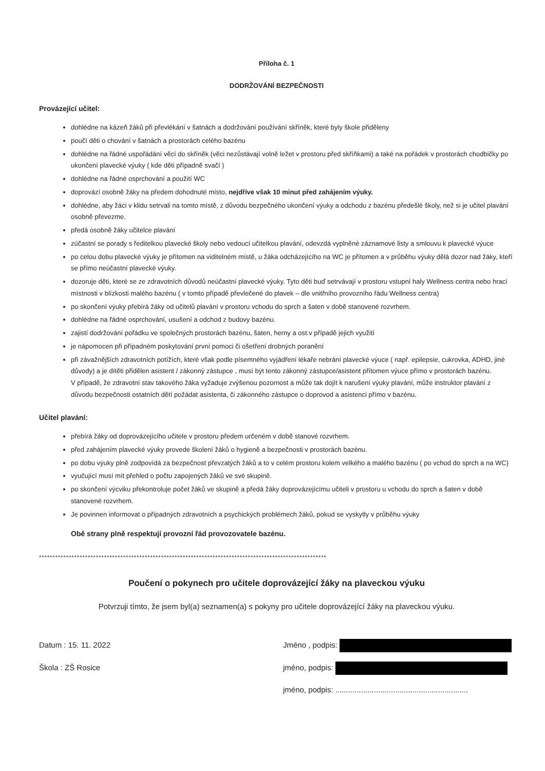Příloha č. 1
DODRŽOVÁNÍ BEZPEČNOSTI
Provázející učitel:
dohlédne na kázeň žáků při převlékání v šatnách a dodržování používání skříněk, které byly škole přiděleny
poučí děti o chování v šatnách a prostorách celého bazénu
dohlédne na řádné uspořádání věcí do skříněk (věci nezůstávají volně ležet v prostoru před skříňkami) a také na pořádek v prostorách chodbičky po ukončení plavecké výuky ( kde děti případně svačí )
dohlédne na řádné osprchování a použití WC
doprovází osobně žáky na předem dohodnuté místo, nejdříve však 10 minut před zahájením výuky.
dohlédne, aby žáci v klidu setrvali na tomto místě, z důvodu bezpečného ukončení výuky a odchodu z bazénu předešlé školy, než si je učitel plavání osobně převezme.
předá osobně žáky učitelce plavání
zúčastní se porady s ředitelkou plavecké školy nebo vedoucí učitelkou plavání, odevzdá vyplněné záznamové listy a smlouvu k plavecké výuce
po celou dobu plavecké výuky je přítomen na viditelném místě, u žáka odcházejícího na WC je přítomen a v průběhu výuky dělá dozor nad žáky, kteří se přímo neúčastní plavecké výuky.
dozoruje děti, které se ze zdravotních důvodů neúčastní plavecké výuky. Tyto děti buď setrvávají v prostoru vstupní haly Wellness centra nebo hrací místnosti v blízkosti malého bazénu ( v tomto případě převlečené do plavek – dle vnitřního provozního řádu Wellness centra)
po skončení výuky přebírá žáky od učitelů plavání v prostoru vchodu do sprch a šaten v době stanovené rozvrhem.
dohlédne na řádné osprchování, usušení a odchod z budovy bazénu.
zajistí dodržování pořádku ve společných prostorách bazénu, šaten, herny a ost.v případě jejich využití
je nápomocen při případném poskytování první pomoci či ošetření drobných poranění
při závažnějších zdravotních potížích, které však podle písemného vyjádření lékaře nebrání plavecké výuce ( např. epilepsie, cukrovka, ADHD, jiné důvody) a je dítěti přidělen asistent / zákonný zástupce , musí být tento zákonný zástupce/asistent přítomen výuce přímo v prostorách bazénu.
V případě, že zdravotní stav takového žáka vyžaduje zvýšenou pozornost a může tak dojít k narušení výuky plavání, může instruktor plavání z důvodu bezpečnosti ostatních dětí požádat asistenta, či zákonného zástupce o doprovod a asistenci přímo v bazénu.
Učitel plavání:
přebírá žáky od doprovázejícího učitele v prostoru předem určeném v době stanové rozvrhem.
před zahájením plavecké výuky provede školení žáků o hygieně a bezpečnosti v prostorách bazénu.
po dobu výuky plně zodpovídá za bezpečnost převzatých žáků a to v celém prostoru kolem velkého a malého bazénu ( po vchod do sprch a na WC)
vyučující musí mít přehled o počtu zapojených žáků ve své skupině.
po skončení výcviku překontroluje počet žáků ve skupině a předá žáky doprovázejícímu učiteli v prostoru u vchodu do sprch a šaten v době stanovené rozvrhem.
Je povinnen informovat o případných zdravotních a psychických problémech žáků, pokud se vyskytly v průběhu výuky
Obě strany plně respektují provozní řád provozovatele bazénu.
**********************************************************************************************************
Poučení o pokynech pro učitele doprovázející žáky na plaveckou výuku
Potvrzuji tímto, že jsem byl(a) seznamen(a) s pokyny pro učitele doprovázející žáky na plaveckou výuku.
Datum : 15. 11. 2022
Škola : ZŠ Rosice
Jméno , podpis:
jméno, podpis:
jméno, podpis: ..............................................................